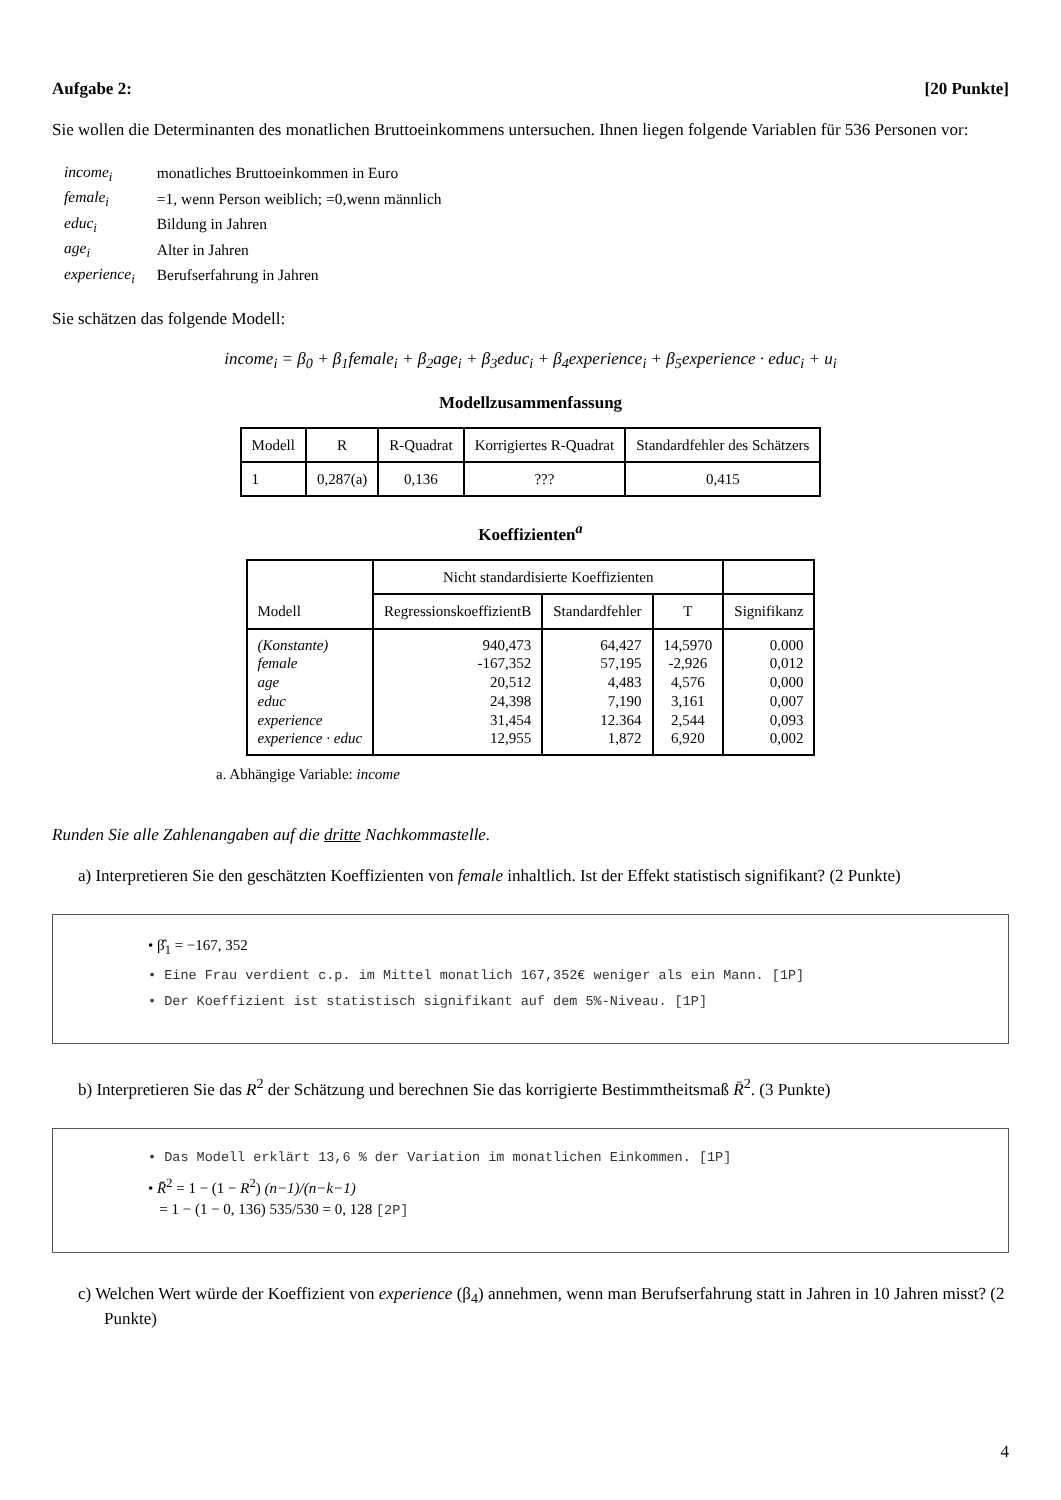Aufgabe 2: [20 Punkte]
Sie wollen die Determinanten des monatlichen Bruttoeinkommens untersuchen. Ihnen liegen folgende Variablen für 536 Personen vor:
| income<sub>i</sub> | monatliches Bruttoeinkommen in Euro |
| female<sub>i</sub> | =1, wenn Person weiblich; =0,wenn männlich |
| educ<sub>i</sub> | Bildung in Jahren |
| age<sub>i</sub> | Alter in Jahren |
| experience<sub>i</sub> | Berufserfahrung in Jahren |
Sie schätzen das folgende Modell:
income<sub>i</sub> = β<sub>0</sub> + β<sub>1</sub>female<sub>i</sub> + β<sub>2</sub>age<sub>i</sub> + β<sub>3</sub>educ<sub>i</sub> + β<sub>4</sub>experience<sub>i</sub> + β<sub>5</sub>experience · educ<sub>i</sub> + u<sub>i</sub>
Modellzusammenfassung
| Modell | R | R-Quadrat | Korrigiertes R-Quadrat | Standardfehler des Schätzers |
| --- | --- | --- | --- | --- |
| 1 | 0,287(a) | 0,136 | ??? | 0,415 |
Koeffizienten<sup>a</sup>
| Modell | Nicht standardisierte Koeffizienten | | | |
| --- | --- | --- | --- | --- |
| | RegressionskoeffizientB | Standardfehler | T | Signifikanz |
| (Konstante) female age educ experience experience · educ | 940,473 -167,352 20,512 24,398 31,454 12,955 | 64,427 57,195 4,483 7,190 12.364 1,872 | 14,5970 -2,926 4,576 3,161 2,544 6,920 | 0.000 0,012 0,000 0,007 0,093 0,002 |
a. Abhängige Variable: income
Runden Sie alle Zahlenangaben auf die dritte Nachkommastelle.
a) Interpretieren Sie den geschätzten Koeffizienten von female inhaltlich. Ist der Effekt statistisch signifikant? (2 Punkte)
• β̂<sub>1</sub> = −167, 352
• Eine Frau verdient c.p. im Mittel monatlich 167,352€ weniger als ein Mann. [1P]
• Der Koeffizient ist statistisch signifikant auf dem 5%-Niveau. [1P]
b) Interpretieren Sie das R<sup>2</sup> der Schätzung und berechnen Sie das korrigierte Bestimmtheitsmaß R̄<sup>2</sup>. (3 Punkte)
• Das Modell erklärt 13,6 % der Variation im monatlichen Einkommen. [1P]
• R̄<sup>2</sup> = 1 − (1 − R<sup>2</sup>) (n−1)/(n−k−1)
= 1 − (1 − 0, 136) 535/530 = 0, 128 [2P]
c) Welchen Wert würde der Koeffizient von experience (β<sub>4</sub>) annehmen, wenn man Berufserfahrung statt in Jahren in 10 Jahren misst? (2 Punkte)
4